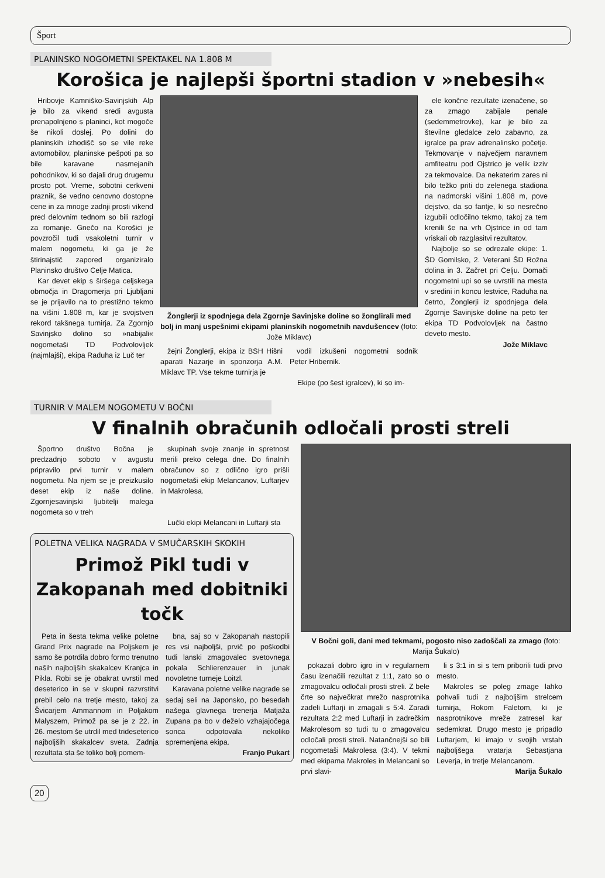Šport
PLANINSKO NOGOMETNI SPEKTAKEL NA 1.808 M
Korošica je najlepši športni stadion v »nebesih«
Hribovje Kamniško-Savinjskih Alp je bilo za vikend sredi avgusta prenapolnjeno s planinci, kot mogoče še nikoli doslej. Po dolini do planinskih izhodišč so se vile reke avtomobilov, planinske pešpoti pa so bile karavane nasmejanih pohodnikov, ki so dajali drug drugemu prosto pot. Vreme, sobotni cerkveni praznik, še vedno cenovno dostopne cene in za mnoge zadnji prosti vikend pred delovnim tednom so bili razlogi za romanje. Gnečo na Korošici je povzročil tudi vsakoletni turnir v malem nogometu, ki ga je že štirinajstič zapored organiziralo Planinsko društvo Celje Matica.
Kar devet ekip s širšega celjskega območja in Dragomerja pri Ljubljani se je prijavilo na to prestižno tekmo na višini 1.808 m, kar je svojstven rekord takšnega turnirja. Za Zgornjo Savinjsko dolino so »nabijali« nogometaši TD Podvolovljek (najmlajši), ekipa Raduha iz Luč ter
Žonglerji iz spodnjega dela Zgornje Savinjske doline so žonglirali med bolj in manj uspešnimi ekipami planinskih nogometnih navdušencev (foto: Jože Miklavc)
žejni Žonglerji, ekipa iz BSH Hišni aparati Nazarje in sponzorja A.M. Miklavc TP. Vse tekme turnirja je
vodil izkušeni nogometni sodnik Peter Hribernik.
Ekipe (po šest igralcev), ki so im-
ele končne rezultate izenačene, so za zmago zabijale penale (sedemmetrovke), kar je bilo za številne gledalce zelo zabavno, za igralce pa prav adrenalinsko početje. Tekmovanje v največjem naravnem amfiteatru pod Ojstrico je velik izziv za tekmovalce. Da nekaterim zares ni bilo težko priti do zelenega stadiona na nadmorski višini 1.808 m, pove dejstvo, da so fantje, ki so nesrečno izgubili odločilno tekmo, takoj za tem krenili še na vrh Ojstrice in od tam vriskali ob razglasitvi rezultatov.
Najbolje so se odrezale ekipe: 1. ŠD Gomilsko, 2. Veterani ŠD Rožna dolina in 3. Začret pri Celju. Domači nogometni upi so se uvrstili na mesta v sredini in koncu lestvice, Raduha na četrto, Žonglerji iz spodnjega dela Zgornje Savinjske doline na peto ter ekipa TD Podvolovljek na častno deveto mesto.
Jože Miklavc
TURNIR V MALEM NOGOMETU V BOČNI
V finalnih obračunih odločali prosti streli
Športno društvo Bočna je predzadnjo soboto v avgustu pripravilo prvi turnir v malem nogometu. Na njem se je preizkusilo deset ekip iz naše doline. Zgornjesavinjski ljubitelji malega nogometa so v treh
skupinah svoje znanje in spretnost merili preko celega dne. Do finalnih obračunov so z odlično igro prišli nogometaši ekip Melancanov, Luftarjev in Makrolesa.
Lučki ekipi Melancani in Luftarji sta
POLETNA VELIKA NAGRADA V SMUČARSKIH SKOKIH
Primož Pikl tudi v Zakopanah med dobitniki točk
Peta in šesta tekma velike poletne Grand Prix nagrade na Poljskem je samo še potrdila dobro formo trenutno naših najboljših skakalcev Kranjca in Pikla. Robi se je obakrat uvrstil med deseterico in se v skupni razvrstitvi prebil celo na tretje mesto, takoj za Švicarjem Ammannom in Poljakom Malyszem, Primož pa se je z 22. in 26. mestom še utrdil med trideseterico najboljših skakalcev sveta. Zadnja rezultata sta še toliko bolj pomem-
bna, saj so v Zakopanah nastopili res vsi najboljši, prvič po poškodbi tudi lanski zmagovalec svetovnega pokala Schlierenzauer in junak novoletne turneje Loitzl.
Karavana poletne velike nagrade se sedaj seli na Japonsko, po besedah našega glavnega trenerja Matjaža Zupana pa bo v deželo vzhajajočega sonca odpotovala nekoliko spremenjena ekipa.
Franjo Pukart
V Bočni goli, dani med tekmami, pogosto niso zadoščali za zmago (foto: Marija Šukalo)
pokazali dobro igro in v regularnem času izenačili rezultat z 1:1, zato so o zmagovalcu odločali prosti streli. Z bele črte so največkrat mrežo nasprotnika zadeli Luftarji in zmagali s 5:4. Zaradi rezultata 2:2 med Luftarji in zadrečkim Makrolesom so tudi tu o zmagovalcu odločali prosti streli. Natančnejši so bili nogometaši Makrolesa (3:4). V tekmi med ekipama Makroles in Melancani so prvi slavi-
li s 3:1 in si s tem priborili tudi prvo mesto.
Makroles se poleg zmage lahko pohvali tudi z najboljšim strelcem turnirja, Rokom Faletom, ki je nasprotnikove mreže zatresel kar sedemkrat. Drugo mesto je pripadlo Luftarjem, ki imajo v svojih vrstah najboljšega vratarja Sebastjana Leverja, in tretje Melancanom.
Marija Šukalo
20